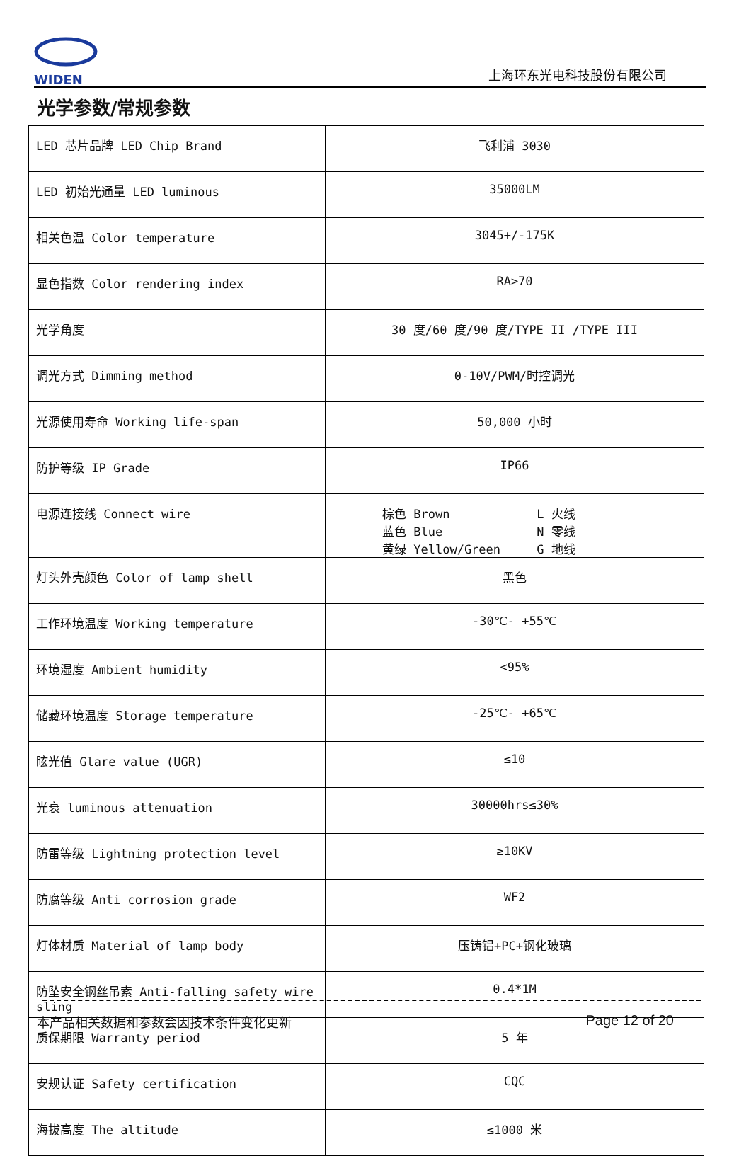WIDEN
上海环东光电科技股份有限公司
光学参数/常规参数
| LED 芯片品牌 LED Chip Brand | 飞利浦 3030 |
| LED 初始光通量 LED luminous | 35000LM |
| 相关色温 Color temperature | 3045+/-175K |
| 显色指数 Color rendering index | RA>70 |
| 光学角度 | 30 度/60 度/90 度/TYPE II /TYPE III |
| 调光方式 Dimming method | 0-10V/PWM/时控调光 |
| 光源使用寿命 Working life-span | 50,000 小时 |
| 防护等级 IP Grade | IP66 |
| 电源连接线 Connect wire | 棕色 Brown L 火线 蓝色 Blue N 零线 黄绿 Yellow/Green G 地线 |
| 灯头外壳颜色 Color of lamp shell | 黑色 |
| 工作环境温度 Working temperature | -30℃- +55℃ |
| 环境湿度 Ambient humidity | <95% |
| 储藏环境温度 Storage temperature | -25℃- +65℃ |
| 眩光值 Glare value (UGR) | ≤10 |
| 光衰 luminous attenuation | 30000hrs≤30% |
| 防雷等级 Lightning protection level | ≥10KV |
| 防腐等级 Anti corrosion grade | WF2 |
| 灯体材质 Material of lamp body | 压铸铝+PC+钢化玻璃 |
| 防坠安全钢丝吊索 Anti-falling safety wire sling | 0.4*1M |
| 质保期限 Warranty period | 5 年 |
| 安规认证 Safety certification | CQC |
| 海拔高度 The altitude | ≤1000 米 |
本产品相关数据和参数会因技术条件变化更新 Page 12 of 20